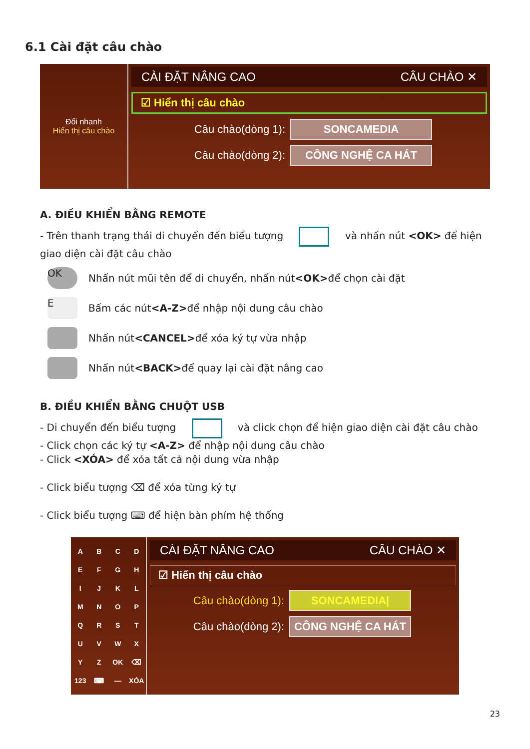6.1 Cài đặt câu chào
Đổi nhanh
Hiển thị câu chào
CÀI ĐẶT NÂNG CAO CÂU CHÀO ✕
☑ Hiển thị câu chào
Câu chào(dòng 1): SONCAMEDIA
Câu chào(dòng 2): CÔNG NGHỆ CA HÁT
A. ĐIỀU KHIỂN BẰNG REMOTE
- Trên thanh trạng thái di chuyển đến biểu tượng và nhấn nút <OK> để hiện giao diện cài đặt câu chào
OK Nhấn nút mũi tên để di chuyển, nhấn nút <OK> để chọn cài đặt
E Bấm các nút <A-Z> để nhập nội dung câu chào
Nhấn nút <CANCEL> để xóa ký tự vừa nhập
Nhấn nút <BACK> để quay lại cài đặt nâng cao
B. ĐIỀU KHIỂN BẰNG CHUỘT USB
- Di chuyển đến biểu tượng và click chọn để hiện giao diện cài đặt câu chào
- Click chọn các ký tự <A-Z> để nhập nội dung câu chào
- Click <XÓA> để xóa tất cả nội dung vừa nhập
- Click biểu tượng ⌫ để xóa từng ký tự
- Click biểu tượng ⌨ để hiện bàn phím hệ thống
ABCDEFGHIJKLMNOPQRSTUVWXYZ OK ⌫ 123 ⌨ — XÓA
CÀI ĐẶT NÂNG CAO CÂU CHÀO ✕
☑ Hiển thị câu chào
Câu chào(dòng 1): SONCAMEDIA|
Câu chào(dòng 2): CÔNG NGHỆ CA HÁT
23